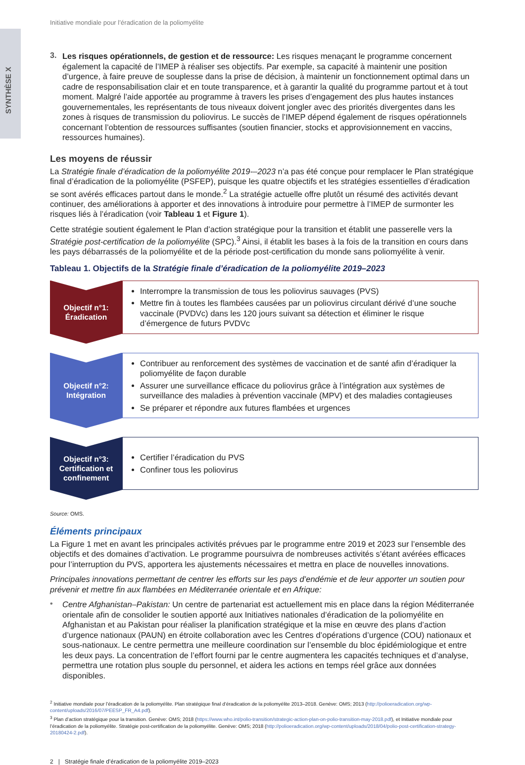SYNTHÈSE X
Initiative mondiale pour l’éradication de la poliomyélite
3.
Les risques opérationnels, de gestion et de ressource: Les risques menaçant le programme concernent également la capacité de l’IMEP à réaliser ses objectifs. Par exemple, sa capacité à maintenir une position d’urgence, à faire preuve de souplesse dans la prise de décision, à maintenir un fonctionnement optimal dans un cadre de responsabilisation clair et en toute transparence, et à garantir la qualité du programme partout et à tout moment. Malgré l’aide apportée au programme à travers les prises d’engagement des plus hautes instances gouvernementales, les représentants de tous niveaux doivent jongler avec des priorités divergentes dans les zones à risques de transmission du poliovirus. Le succès de l’IMEP dépend également de risques opérationnels concernant l’obtention de ressources suffisantes (soutien financier, stocks et approvisionnement en vaccins, ressources humaines).
Les moyens de réussir
La Stratégie finale d’éradication de la poliomyélite 2019-–2023 n’a pas été conçue pour remplacer le Plan stratégique final d’éradication de la poliomyélite (PSFEP), puisque les quatre objectifs et les stratégies essentielles d’éradication se sont avérés efficaces partout dans le monde.<sup>2</sup> La stratégie actuelle offre plutôt un résumé des activités devant continuer, des améliorations à apporter et des innovations à introduire pour permettre à l’IMEP de surmonter les risques liés à l’éradication (voir Tableau 1 et Figure 1).
Cette stratégie soutient également le Plan d’action stratégique pour la transition et établit une passerelle vers la Stratégie post-certification de la poliomyélite (SPC).<sup>3</sup> Ainsi, il établit les bases à la fois de la transition en cours dans les pays débarrassés de la poliomyélite et de la période post-certification du monde sans poliomyélite à venir.
Tableau 1. Objectifs de la Stratégie finale d’éradication de la poliomyélite 2019–2023
Objectif n°1:
Éradication
Interrompre la transmission de tous les poliovirus sauvages (PVS)
Mettre fin à toutes les flambées causées par un poliovirus circulant dérivé d’une souche vaccinale (PVDVc) dans les 120 jours suivant sa détection et éliminer le risque d’émergence de futurs PVDVc
Objectif n°2:
Intégration
Contribuer au renforcement des systèmes de vaccination et de santé afin d’éradiquer la poliomyélite de façon durable
Assurer une surveillance efficace du poliovirus grâce à l’intégration aux systèmes de surveillance des maladies à prévention vaccinale (MPV) et des maladies contagieuses
Se préparer et répondre aux futures flambées et urgences
Objectif n°3:
Certification et confinement
Certifier l’éradication du PVS
Confiner tous les poliovirus
Source: OMS.
Éléments principaux
La Figure 1 met en avant les principales activités prévues par le programme entre 2019 et 2023 sur l’ensemble des objectifs et des domaines d’activation. Le programme poursuivra de nombreuses activités s’étant avérées efficaces pour l’interruption du PVS, apportera les ajustements nécessaires et mettra en place de nouvelles innovations.
Principales innovations permettant de centrer les efforts sur les pays d’endémie et de leur apporter un soutien pour prévenir et mettre fin aux flambées en Méditerranée orientale et en Afrique:
•
Centre Afghanistan–Pakistan: Un centre de partenariat est actuellement mis en place dans la région Méditerranée orientale afin de consolider le soutien apporté aux Initiatives nationales d’éradication de la poliomyélite en Afghanistan et au Pakistan pour réaliser la planification stratégique et la mise en œuvre des plans d’action d’urgence nationaux (PAUN) en étroite collaboration avec les Centres d’opérations d’urgence (COU) nationaux et sous-nationaux. Le centre permettra une meilleure coordination sur l’ensemble du bloc épidémiologique et entre les deux pays. La concentration de l’effort fourni par le centre augmentera les capacités techniques et d’analyse, permettra une rotation plus souple du personnel, et aidera les actions en temps réel grâce aux données disponibles.
<sup>2</sup> Initiative mondiale pour l’éradication de la poliomyélite. Plan stratégique final d’éradication de la poliomyélite 2013–2018. Genève: OMS; 2013 (http://polioeradication.org/wp-content/uploads/2016/07/PEESP_FR_A4.pdf).
<sup>3</sup> Plan d’action stratégique pour la transition. Genève: OMS; 2018 (https://www.who.int/polio-transition/strategic-action-plan-on-polio-transition-may-2018.pdf), et Initiative mondiale pour l’éradication de la poliomyélite. Stratégie post-certification de la poliomyélite. Genève: OMS; 2018 (http://polioeradication.org/wp-content/uploads/2018/04/polio-post-certification-strategy-20180424-2.pdf).
2 | Stratégie finale d’éradication de la poliomyélite 2019–2023